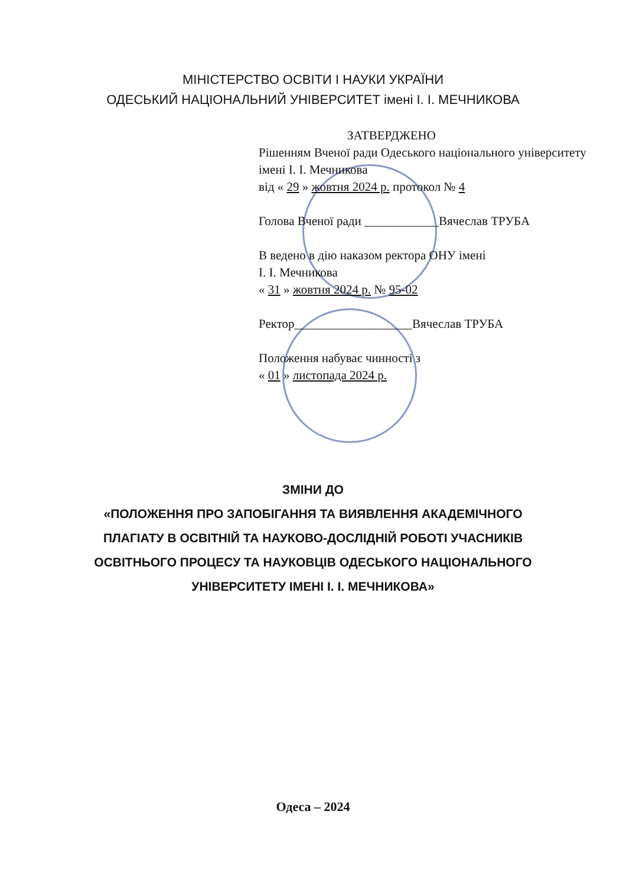МІНІСТЕРСТВО ОСВІТИ І НАУКИ УКРАЇНИ
ОДЕСЬКИЙ НАЦІОНАЛЬНИЙ УНІВЕРСИТЕТ імені І. І. МЕЧНИКОВА
ЗАТВЕРДЖЕНО
Рішенням Вченої ради Одеського національного університету імені І. І. Мечникова
від « 29 » жовтня 2024 р. протокол № 4
Голова Вченої ради ____________Вячеслав ТРУБА
В ведено в дію наказом ректора ОНУ імені
І. І. Мечникова
« 31 » жовтня 2024 р. № 95-02
Ректор___________________Вячеслав ТРУБА
Положення набуває чинності з
« 01 » листопада 2024 р.
ЗМІНИ ДО
«ПОЛОЖЕННЯ ПРО ЗАПОБІГАННЯ ТА ВИЯВЛЕННЯ АКАДЕМІЧНОГО ПЛАГІАТУ В ОСВІТНІЙ ТА НАУКОВО-ДОСЛІДНІЙ РОБОТІ УЧАСНИКІВ ОСВІТНЬОГО ПРОЦЕСУ ТА НАУКОВЦІВ ОДЕСЬКОГО НАЦІОНАЛЬНОГО УНІВЕРСИТЕТУ ІМЕНІ І. І. МЕЧНИКОВА»
Одеса – 2024